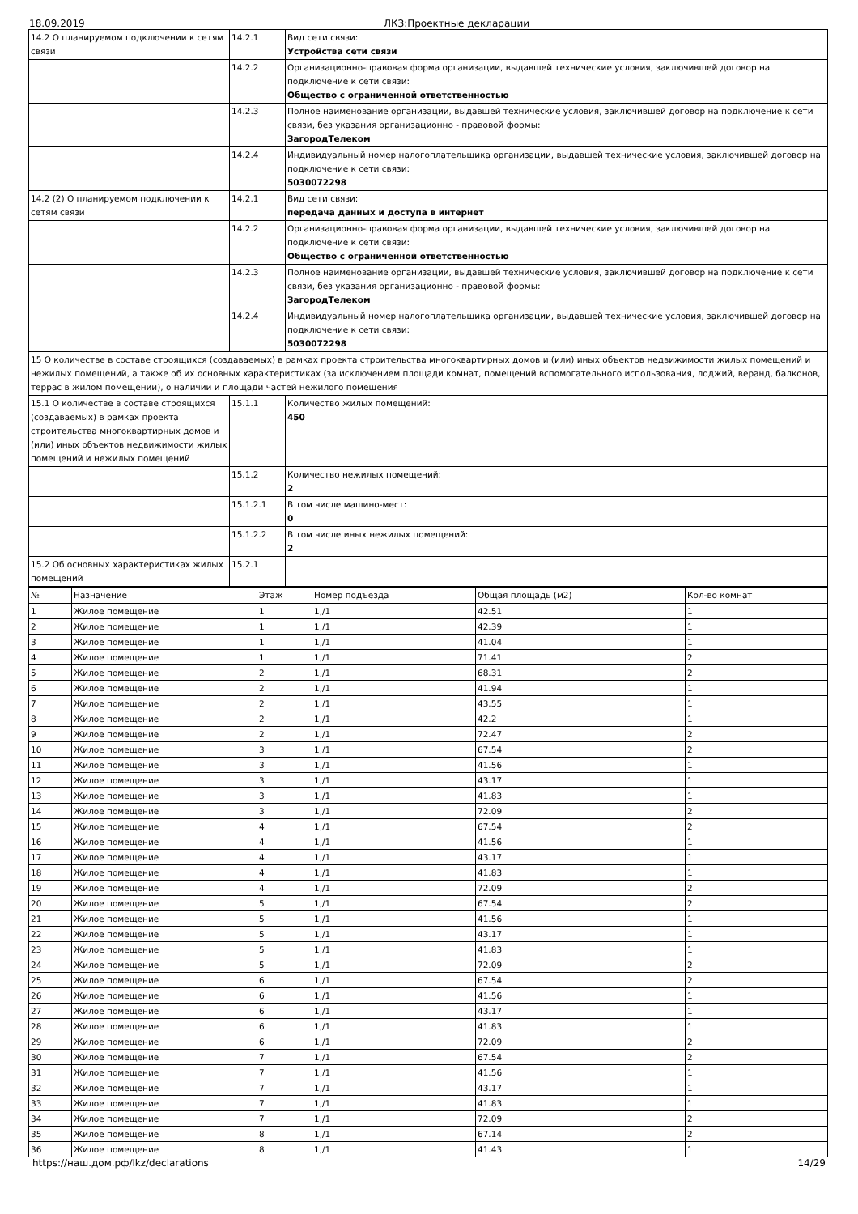18.09.2019 ЛКЗ:Проектные декларации
| 14.2 О планируемом подключении к сетям связи | 14.2.1 | Вид сети связи: Устройства сети связи |
| | 14.2.2 | Организационно-правовая форма организации, выдавшей технические условия, заключившей договор на подключение к сети связи: Общество с ограниченной ответственностью |
| | 14.2.3 | Полное наименование организации, выдавшей технические условия, заключившей договор на подключение к сети связи, без указания организационно - правовой формы: ЗагородТелеком |
| | 14.2.4 | Индивидуальный номер налогоплательщика организации, выдавшей технические условия, заключившей договор на подключение к сети связи: 5030072298 |
| 14.2 (2) О планируемом подключении к сетям связи | 14.2.1 | Вид сети связи: передача данных и доступа в интернет |
| | 14.2.2 | Организационно-правовая форма организации, выдавшей технические условия, заключившей договор на подключение к сети связи: Общество с ограниченной ответственностью |
| | 14.2.3 | Полное наименование организации, выдавшей технические условия, заключившей договор на подключение к сети связи, без указания организационно - правовой формы: ЗагородТелеком |
| | 14.2.4 | Индивидуальный номер налогоплательщика организации, выдавшей технические условия, заключившей договор на подключение к сети связи: 5030072298 |
| 15 О количестве в составе строящихся (создаваемых) в рамках проекта строительства многоквартирных домов и (или) иных объектов недвижимости жилых помещений и нежилых помещений, а также об их основных характеристиках (за исключением площади комнат, помещений вспомогательного использования, лоджий, веранд, балконов, террас в жилом помещении), о наличии и площади частей нежилого помещения | | |
| 15.1 О количестве в составе строящихся (создаваемых) в рамках проекта строительства многоквартирных домов и (или) иных объектов недвижимости жилых помещений и нежилых помещений | 15.1.1 | Количество жилых помещений: 450 |
| | 15.1.2 | Количество нежилых помещений: 2 |
| | 15.1.2.1 | В том числе машино-мест: 0 |
| | 15.1.2.2 | В том числе иных нежилых помещений: 2 |
| 15.2 Об основных характеристиках жилых помещений | 15.2.1 | |
| № | Назначение | Этаж | Номер подъезда | Общая площадь (м2) | Кол-во комнат |
| --- | --- | --- | --- | --- | --- |
| 1 | Жилое помещение | 1 | 1,/1 | 42.51 | 1 |
| 2 | Жилое помещение | 1 | 1,/1 | 42.39 | 1 |
| 3 | Жилое помещение | 1 | 1,/1 | 41.04 | 1 |
| 4 | Жилое помещение | 1 | 1,/1 | 71.41 | 2 |
| 5 | Жилое помещение | 2 | 1,/1 | 68.31 | 2 |
| 6 | Жилое помещение | 2 | 1,/1 | 41.94 | 1 |
| 7 | Жилое помещение | 2 | 1,/1 | 43.55 | 1 |
| 8 | Жилое помещение | 2 | 1,/1 | 42.2 | 1 |
| 9 | Жилое помещение | 2 | 1,/1 | 72.47 | 2 |
| 10 | Жилое помещение | 3 | 1,/1 | 67.54 | 2 |
| 11 | Жилое помещение | 3 | 1,/1 | 41.56 | 1 |
| 12 | Жилое помещение | 3 | 1,/1 | 43.17 | 1 |
| 13 | Жилое помещение | 3 | 1,/1 | 41.83 | 1 |
| 14 | Жилое помещение | 3 | 1,/1 | 72.09 | 2 |
| 15 | Жилое помещение | 4 | 1,/1 | 67.54 | 2 |
| 16 | Жилое помещение | 4 | 1,/1 | 41.56 | 1 |
| 17 | Жилое помещение | 4 | 1,/1 | 43.17 | 1 |
| 18 | Жилое помещение | 4 | 1,/1 | 41.83 | 1 |
| 19 | Жилое помещение | 4 | 1,/1 | 72.09 | 2 |
| 20 | Жилое помещение | 5 | 1,/1 | 67.54 | 2 |
| 21 | Жилое помещение | 5 | 1,/1 | 41.56 | 1 |
| 22 | Жилое помещение | 5 | 1,/1 | 43.17 | 1 |
| 23 | Жилое помещение | 5 | 1,/1 | 41.83 | 1 |
| 24 | Жилое помещение | 5 | 1,/1 | 72.09 | 2 |
| 25 | Жилое помещение | 6 | 1,/1 | 67.54 | 2 |
| 26 | Жилое помещение | 6 | 1,/1 | 41.56 | 1 |
| 27 | Жилое помещение | 6 | 1,/1 | 43.17 | 1 |
| 28 | Жилое помещение | 6 | 1,/1 | 41.83 | 1 |
| 29 | Жилое помещение | 6 | 1,/1 | 72.09 | 2 |
| 30 | Жилое помещение | 7 | 1,/1 | 67.54 | 2 |
| 31 | Жилое помещение | 7 | 1,/1 | 41.56 | 1 |
| 32 | Жилое помещение | 7 | 1,/1 | 43.17 | 1 |
| 33 | Жилое помещение | 7 | 1,/1 | 41.83 | 1 |
| 34 | Жилое помещение | 7 | 1,/1 | 72.09 | 2 |
| 35 | Жилое помещение | 8 | 1,/1 | 67.14 | 2 |
| 36 | Жилое помещение | 8 | 1,/1 | 41.43 | 1 |
https://наш.дом.рф/lkz/declarations 14/29